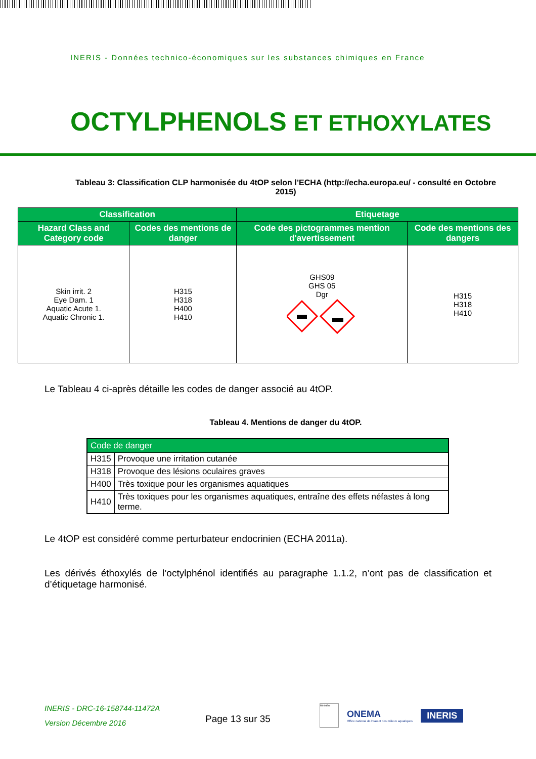INERIS - Données technico-économiques sur les substances chimiques en France
OCTYLPHENOLS ET ETHOXYLATES
Tableau 3: Classification CLP harmonisée du 4tOP selon l’ECHA (http://echa.europa.eu/ - consulté en Octobre 2015)
| Classification | | Etiquetage | |
| --- | --- | --- | --- |
| Hazard Class and Category code | Codes des mentions de danger | Code des pictogrammes mention d'avertissement | Code des mentions des dangers |
| Skin irrit. 2 Eye Dam. 1 Aquatic Acute 1. Aquatic Chronic 1. | H315 H318 H400 H410 | GHS09 GHS 05 Dgr | H315 H318 H410 |
Le Tableau 4 ci-après détaille les codes de danger associé au 4tOP.
Tableau 4. Mentions de danger du 4tOP.
| Code de danger | |
| --- | --- |
| H315 | Provoque une irritation cutanée |
| H318 | Provoque des lésions oculaires graves |
| H400 | Très toxique pour les organismes aquatiques |
| H410 | Très toxiques pour les organismes aquatiques, entraîne des effets néfastes à long terme. |
Le 4tOP est considéré comme perturbateur endocrinien (ECHA 2011a).
Les dérivés éthoxylés de l’octylphénol identifiés au paragraphe 1.1.2, n’ont pas de classification et d’étiquetage harmonisé.
INERIS - DRC-16-158744-11472A
Version Décembre 2016
Page 13 sur 35
Ministère
ONEMA
Office national de l'eau et des milieux aquatiques
INERIS